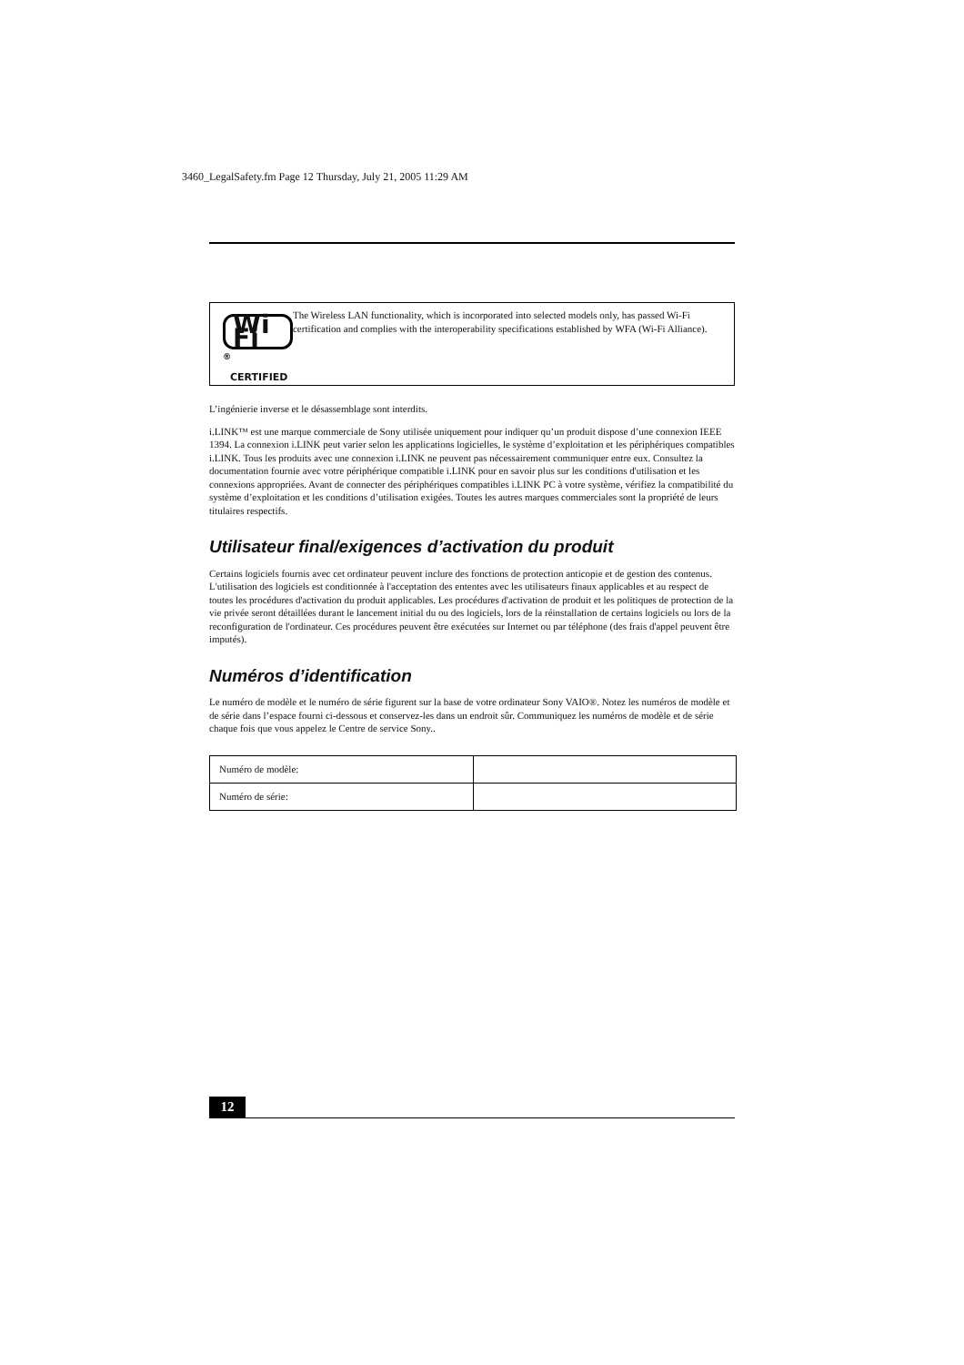3460_LegalSafety.fm Page 12 Thursday, July 21, 2005 11:29 AM
Wi Fi<sup>®</sup>
CERTIFIED
The Wireless LAN functionality, which is incorporated into selected models only, has passed Wi-Fi certification and complies with the interoperability specifications established by WFA (Wi-Fi Alliance).
L’ingénierie inverse et le désassemblage sont interdits.
i.LINK™ est une marque commerciale de Sony utilisée uniquement pour indiquer qu’un produit dispose d’une connexion IEEE 1394. La connexion i.LINK peut varier selon les applications logicielles, le système d’exploitation et les périphériques compatibles i.LINK. Tous les produits avec une connexion i.LINK ne peuvent pas nécessairement communiquer entre eux. Consultez la documentation fournie avec votre périphérique compatible i.LINK pour en savoir plus sur les conditions d'utilisation et les connexions appropriées. Avant de connecter des périphériques compatibles i.LINK PC à votre système, vérifiez la compatibilité du système d’exploitation et les conditions d’utilisation exigées. Toutes les autres marques commerciales sont la propriété de leurs titulaires respectifs.
Utilisateur final/exigences d’activation du produit
Certains logiciels fournis avec cet ordinateur peuvent inclure des fonctions de protection anticopie et de gestion des contenus. L'utilisation des logiciels est conditionnée à l'acceptation des ententes avec les utilisateurs finaux applicables et au respect de toutes les procédures d'activation du produit applicables. Les procédures d'activation de produit et les politiques de protection de la vie privée seront détaillées durant le lancement initial du ou des logiciels, lors de la réinstallation de certains logiciels ou lors de la reconfiguration de l'ordinateur. Ces procédures peuvent être exécutées sur Internet ou par téléphone (des frais d'appel peuvent être imputés).
Numéros d’identification
Le numéro de modèle et le numéro de série figurent sur la base de votre ordinateur Sony VAIO®. Notez les numéros de modèle et de série dans l’espace fourni ci-dessous et conservez-les dans un endroit sûr. Communiquez les numéros de modèle et de série chaque fois que vous appelez le Centre de service Sony..
| Numéro de modèle: | |
| Numéro de série: | |
12